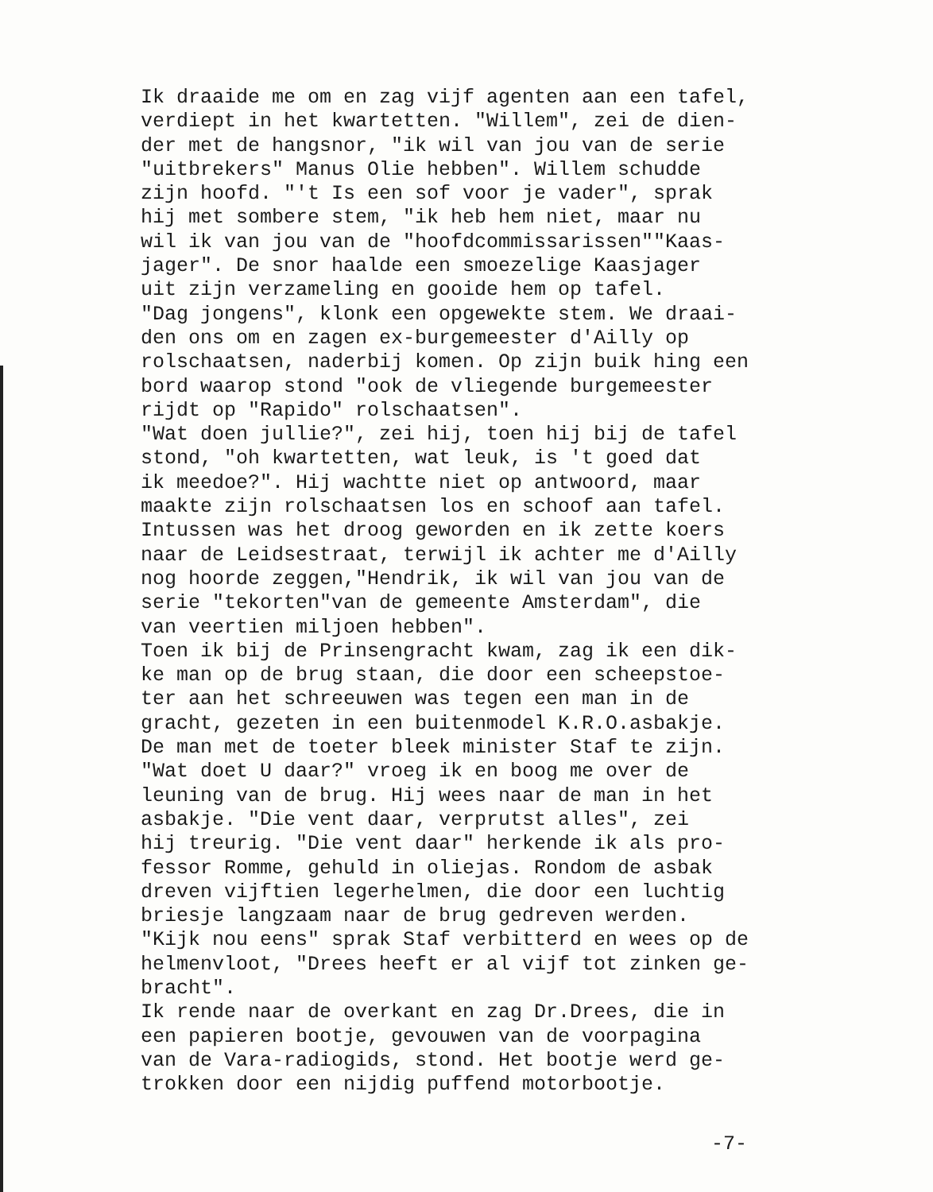Ik draaide me om en zag vijf agenten aan een tafel, verdiept in het kwartetten. "Willem", zei de dien- der met de hangsnor, "ik wil van jou van de serie "uitbrekers" Manus Olie hebben". Willem schudde zijn hoofd. "'t Is een sof voor je vader", sprak hij met sombere stem, "ik heb hem niet, maar nu wil ik van jou van de "hoofdcommissarissen""Kaas- jager". De snor haalde een smoezelige Kaasjager uit zijn verzameling en gooide hem op tafel. "Dag jongens", klonk een opgewekte stem. We draai- den ons om en zagen ex-burgemeester d'Ailly op rolschaatsen, naderbij komen. Op zijn buik hing een bord waarop stond "ook de vliegende burgemeester rijdt op "Rapido" rolschaatsen". "Wat doen jullie?", zei hij, toen hij bij de tafel stond, "oh kwartetten, wat leuk, is 't goed dat ik meedoe?". Hij wachtte niet op antwoord, maar maakte zijn rolschaatsen los en schoof aan tafel. Intussen was het droog geworden en ik zette koers naar de Leidsestraat, terwijl ik achter me d'Ailly nog hoorde zeggen,"Hendrik, ik wil van jou van de serie "tekorten"van de gemeente Amsterdam", die van veertien miljoen hebben". Toen ik bij de Prinsengracht kwam, zag ik een dik- ke man op de brug staan, die door een scheepstoe- ter aan het schreeuwen was tegen een man in de gracht, gezeten in een buitenmodel K.R.O.asbakje. De man met de toeter bleek minister Staf te zijn. "Wat doet U daar?" vroeg ik en boog me over de leuning van de brug. Hij wees naar de man in het asbakje. "Die vent daar, verprutst alles", zei hij treurig. "Die vent daar" herkende ik als pro- fessor Romme, gehuld in oliejas. Rondom de asbak dreven vijftien legerhelmen, die door een luchtig briesje langzaam naar de brug gedreven werden. "Kijk nou eens" sprak Staf verbitterd en wees op de helmenvloot, "Drees heeft er al vijf tot zinken ge- bracht". Ik rende naar de overkant en zag Dr.Drees, die in een papieren bootje, gevouwen van de voorpagina van de Vara-radiogids, stond. Het bootje werd ge- trokken door een nijdig puffend motorbootje.
-7-